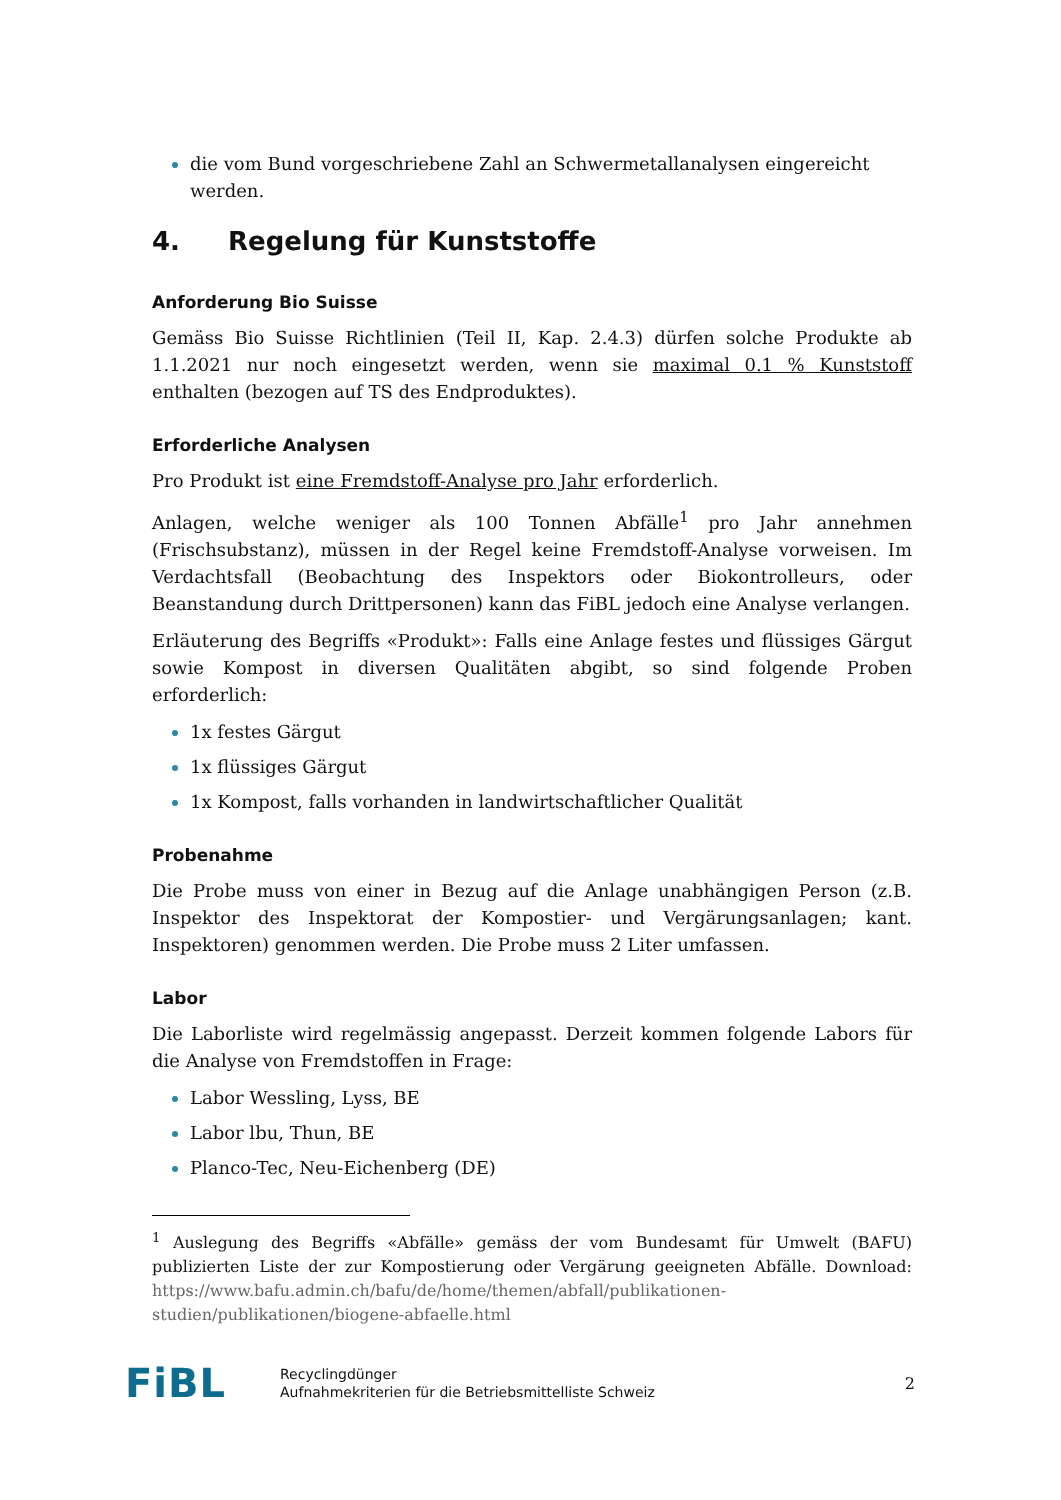die vom Bund vorgeschriebene Zahl an Schwermetallanalysen eingereicht werden.
4. Regelung für Kunststoffe
Anforderung Bio Suisse
Gemäss Bio Suisse Richtlinien (Teil II, Kap. 2.4.3) dürfen solche Produkte ab 1.1.2021 nur noch eingesetzt werden, wenn sie maximal 0.1 % Kunststoff enthalten (bezogen auf TS des Endproduktes).
Erforderliche Analysen
Pro Produkt ist eine Fremdstoff-Analyse pro Jahr erforderlich.
Anlagen, welche weniger als 100 Tonnen Abfälle<sup>1</sup> pro Jahr annehmen (Frischsubstanz), müssen in der Regel keine Fremdstoff-Analyse vorweisen. Im Verdachtsfall (Beobachtung des Inspektors oder Biokontrolleurs, oder Beanstandung durch Dritt­personen) kann das FiBL jedoch eine Analyse verlangen.
Erläuterung des Begriffs «Produkt»: Falls eine Anlage festes und flüssiges Gärgut sowie Kompost in diversen Qualitäten abgibt, so sind folgende Proben erforderlich:
1x festes Gärgut
1x flüssiges Gärgut
1x Kompost, falls vorhanden in landwirtschaftlicher Qualität
Probenahme
Die Probe muss von einer in Bezug auf die Anlage unabhängigen Person (z.B. Inspektor des Inspektorat der Kompostier- und Vergärungsanlagen; kant. Inspektoren) genommen werden. Die Probe muss 2 Liter umfassen.
Labor
Die Laborliste wird regelmässig angepasst. Derzeit kommen folgende Labors für die Analyse von Fremdstoffen in Frage:
Labor Wessling, Lyss, BE
Labor lbu, Thun, BE
Planco-Tec, Neu-Eichenberg (DE)
<sup>1</sup> Auslegung des Begriffs «Abfälle» gemäss der vom Bundesamt für Umwelt (BAFU) publizierten Liste der zur Kompostierung oder Vergärung geeigneten Abfälle. Download: https://www.bafu.admin.ch/bafu/de/home/themen/abfall/publikationen-studien/publikationen/biogene-abfaelle.html
FiBL
Recyclingdünger
Aufnahmekriterien für die Betriebsmittelliste Schweiz
2